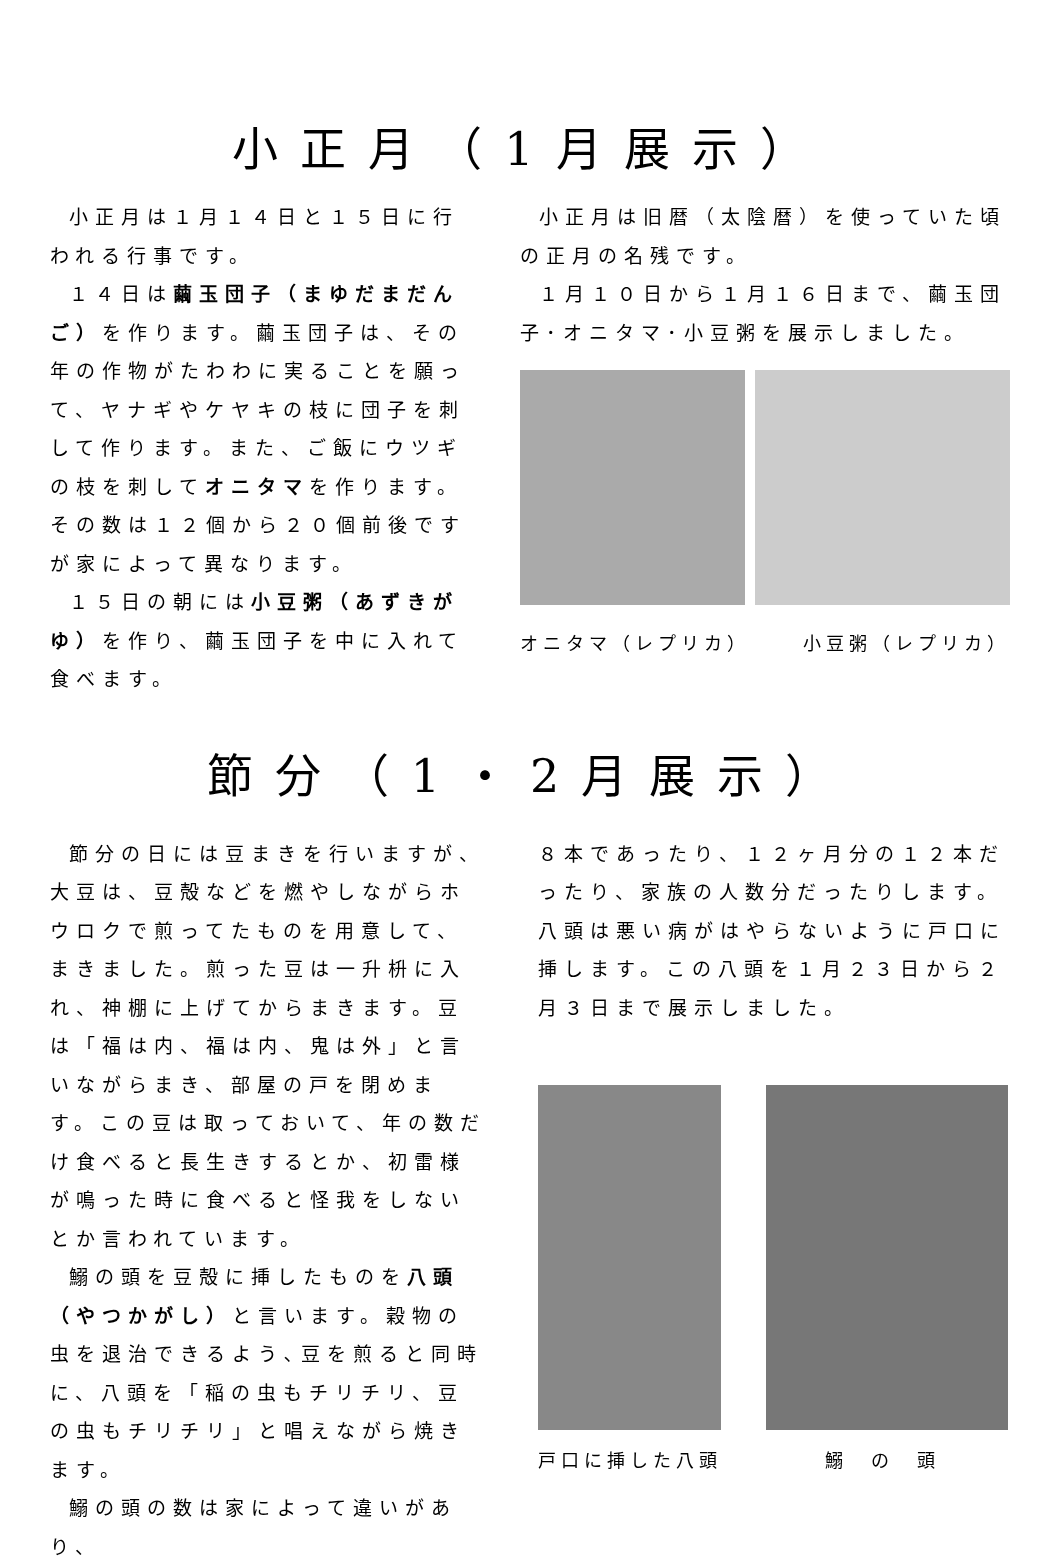小正月（1月展示）
小正月は１月１４日と１５日に行われる行事です。
１４日は繭玉団子（まゆだまだんご）を作ります。繭玉団子は、その年の作物がたわわに実ることを願って、ヤナギやケヤキの枝に団子を刺して作ります。また、ご飯にウツギの枝を刺してオニタマを作ります。その数は１２個から２０個前後ですが家によって異なります。
１５日の朝には小豆粥（あずきがゆ）を作り、繭玉団子を中に入れて食べます。
小正月は旧暦（太陰暦）を使っていた頃の正月の名残です。
１月１０日から１月１６日まで、繭玉団子･オニタマ･小豆粥を展示しました。
オニタマ（レプリカ） 小豆粥（レプリカ）
節分（1・2月展示）
節分の日には豆まきを行いますが、大豆は、豆殻などを燃やしながらホウロクで煎ってたものを用意して、まきました。煎った豆は一升枡に入れ、神棚に上げてからまきます。豆は「福は内、福は内、鬼は外」と言いながらまき、部屋の戸を閉めます。この豆は取っておいて、年の数だけ食べると長生きするとか、初雷様が鳴った時に食べると怪我をしないとか言われています。
鰯の頭を豆殻に挿したものを八頭（やつかがし）と言います。穀物の虫を退治できるよう､豆を煎ると同時に、八頭を「稲の虫もチリチリ、豆の虫もチリチリ」と唱えながら焼きます。
鰯の頭の数は家によって違いがあり、
８本であったり、１２ヶ月分の１２本だったり、家族の人数分だったりします。八頭は悪い病がはやらないように戸口に挿します。この八頭を１月２３日から２月３日まで展示しました。
戸口に挿した八頭 鰯　の　頭